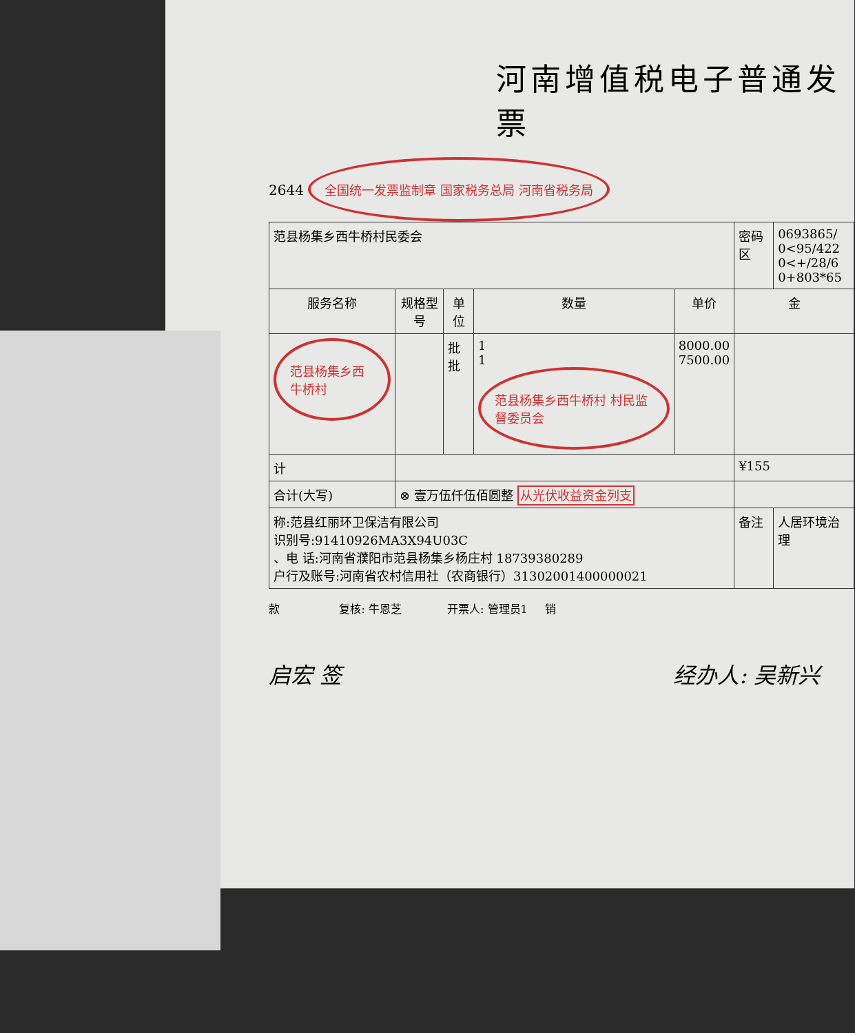河南增值税电子普通发票
2644 全国统一发票监制章 国家税务总局 河南省税务局
| 范县杨集乡西牛桥村民委会 | | | | | 密码区 | 0693865/ 0<95/422 0<+/28/6 0+803*65 |
| 服务名称 | 规格型号 | 单位 | 数量 | 单价 | 金 | |
| 范县杨集乡西牛桥村 | | 批 批 | 1 1 范县杨集乡西牛桥村 村民监督委员会 | 8000.00 7500.00 | | |
| 计 | | | | | ¥155 | |
| 合计(大写) | ⊗ 壹万伍仟伍佰圆整 从光伏收益资金列支 | | | | | |
| 称:范县红丽环卫保洁有限公司 识别号:91410926MA3X94U03C 、电 话:河南省濮阳市范县杨集乡杨庄村 18739380289 户行及账号:河南省农村信用社（农商银行）31302001400000021 | | | | | 备注 | 人居环境治理 |
款 复核: 牛恩芝 开票人: 管理员1 销
启宏 签 经办人: 吴新兴